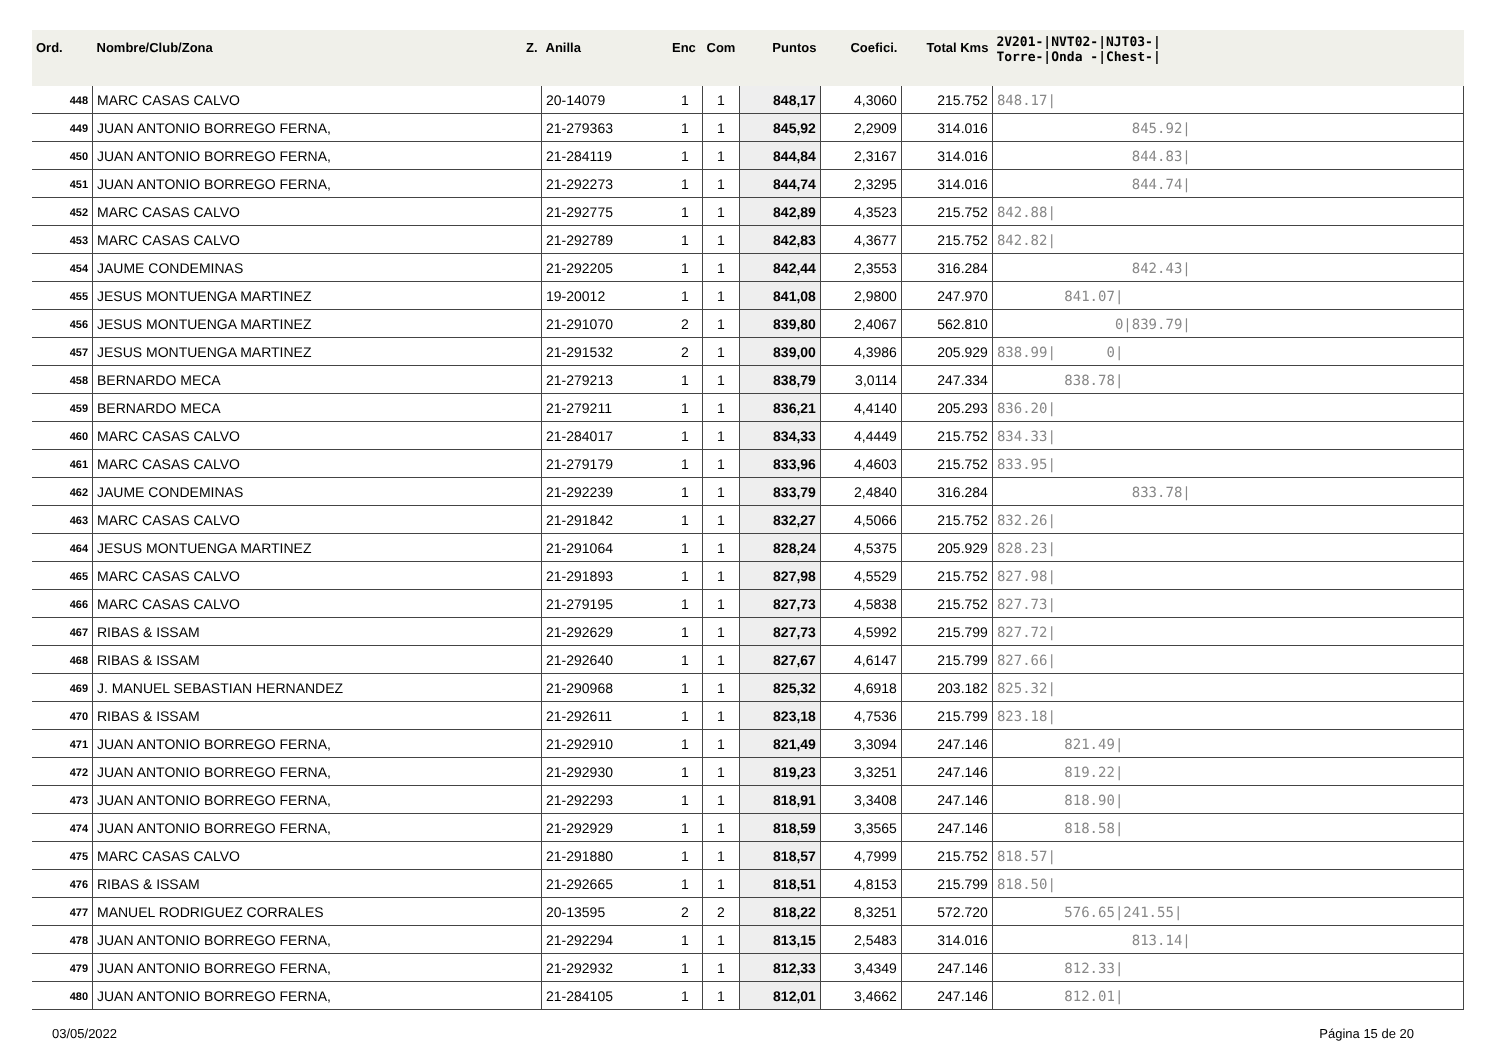| Ord. | Nombre/Club/Zona Z. | Anilla | Enc | Com | Puntos | Coefici. | Total Kms | 2V201-/NVT02-/NJT03-/ Torre-/Onda -/Chest-/ |
| --- | --- | --- | --- | --- | --- | --- | --- | --- |
| 448 | MARC CASAS CALVO | 20-14079 | 1 | 1 | 848,17 | 4,3060 | 215.752 | 848.17/ |
| 449 | JUAN ANTONIO BORREGO FERNA, | 21-279363 | 1 | 1 | 845,92 | 2,2909 | 314.016 | 845.92/ |
| 450 | JUAN ANTONIO BORREGO FERNA, | 21-284119 | 1 | 1 | 844,84 | 2,3167 | 314.016 | 844.83/ |
| 451 | JUAN ANTONIO BORREGO FERNA, | 21-292273 | 1 | 1 | 844,74 | 2,3295 | 314.016 | 844.74/ |
| 452 | MARC CASAS CALVO | 21-292775 | 1 | 1 | 842,89 | 4,3523 | 215.752 | 842.88/ |
| 453 | MARC CASAS CALVO | 21-292789 | 1 | 1 | 842,83 | 4,3677 | 215.752 | 842.82/ |
| 454 | JAUME CONDEMINAS | 21-292205 | 1 | 1 | 842,44 | 2,3553 | 316.284 | 842.43/ |
| 455 | JESUS MONTUENGA MARTINEZ | 19-20012 | 1 | 1 | 841,08 | 2,9800 | 247.970 | 841.07/ |
| 456 | JESUS MONTUENGA MARTINEZ | 21-291070 | 2 | 1 | 839,80 | 2,4067 | 562.810 | 0/839.79/ |
| 457 | JESUS MONTUENGA MARTINEZ | 21-291532 | 2 | 1 | 839,00 | 4,3986 | 205.929 | 838.99/ 0/ |
| 458 | BERNARDO MECA | 21-279213 | 1 | 1 | 838,79 | 3,0114 | 247.334 | 838.78/ |
| 459 | BERNARDO MECA | 21-279211 | 1 | 1 | 836,21 | 4,4140 | 205.293 | 836.20/ |
| 460 | MARC CASAS CALVO | 21-284017 | 1 | 1 | 834,33 | 4,4449 | 215.752 | 834.33/ |
| 461 | MARC CASAS CALVO | 21-279179 | 1 | 1 | 833,96 | 4,4603 | 215.752 | 833.95/ |
| 462 | JAUME CONDEMINAS | 21-292239 | 1 | 1 | 833,79 | 2,4840 | 316.284 | 833.78/ |
| 463 | MARC CASAS CALVO | 21-291842 | 1 | 1 | 832,27 | 4,5066 | 215.752 | 832.26/ |
| 464 | JESUS MONTUENGA MARTINEZ | 21-291064 | 1 | 1 | 828,24 | 4,5375 | 205.929 | 828.23/ |
| 465 | MARC CASAS CALVO | 21-291893 | 1 | 1 | 827,98 | 4,5529 | 215.752 | 827.98/ |
| 466 | MARC CASAS CALVO | 21-279195 | 1 | 1 | 827,73 | 4,5838 | 215.752 | 827.73/ |
| 467 | RIBAS & ISSAM | 21-292629 | 1 | 1 | 827,73 | 4,5992 | 215.799 | 827.72/ |
| 468 | RIBAS & ISSAM | 21-292640 | 1 | 1 | 827,67 | 4,6147 | 215.799 | 827.66/ |
| 469 | J. MANUEL SEBASTIAN HERNANDEZ | 21-290968 | 1 | 1 | 825,32 | 4,6918 | 203.182 | 825.32/ |
| 470 | RIBAS & ISSAM | 21-292611 | 1 | 1 | 823,18 | 4,7536 | 215.799 | 823.18/ |
| 471 | JUAN ANTONIO BORREGO FERNA, | 21-292910 | 1 | 1 | 821,49 | 3,3094 | 247.146 | 821.49/ |
| 472 | JUAN ANTONIO BORREGO FERNA, | 21-292930 | 1 | 1 | 819,23 | 3,3251 | 247.146 | 819.22/ |
| 473 | JUAN ANTONIO BORREGO FERNA, | 21-292293 | 1 | 1 | 818,91 | 3,3408 | 247.146 | 818.90/ |
| 474 | JUAN ANTONIO BORREGO FERNA, | 21-292929 | 1 | 1 | 818,59 | 3,3565 | 247.146 | 818.58/ |
| 475 | MARC CASAS CALVO | 21-291880 | 1 | 1 | 818,57 | 4,7999 | 215.752 | 818.57/ |
| 476 | RIBAS & ISSAM | 21-292665 | 1 | 1 | 818,51 | 4,8153 | 215.799 | 818.50/ |
| 477 | MANUEL RODRIGUEZ CORRALES | 20-13595 | 2 | 2 | 818,22 | 8,3251 | 572.720 | 576.65/241.55/ |
| 478 | JUAN ANTONIO BORREGO FERNA, | 21-292294 | 1 | 1 | 813,15 | 2,5483 | 314.016 | 813.14/ |
| 479 | JUAN ANTONIO BORREGO FERNA, | 21-292932 | 1 | 1 | 812,33 | 3,4349 | 247.146 | 812.33/ |
| 480 | JUAN ANTONIO BORREGO FERNA, | 21-284105 | 1 | 1 | 812,01 | 3,4662 | 247.146 | 812.01/ |
03/05/2022 Página 15 de 20